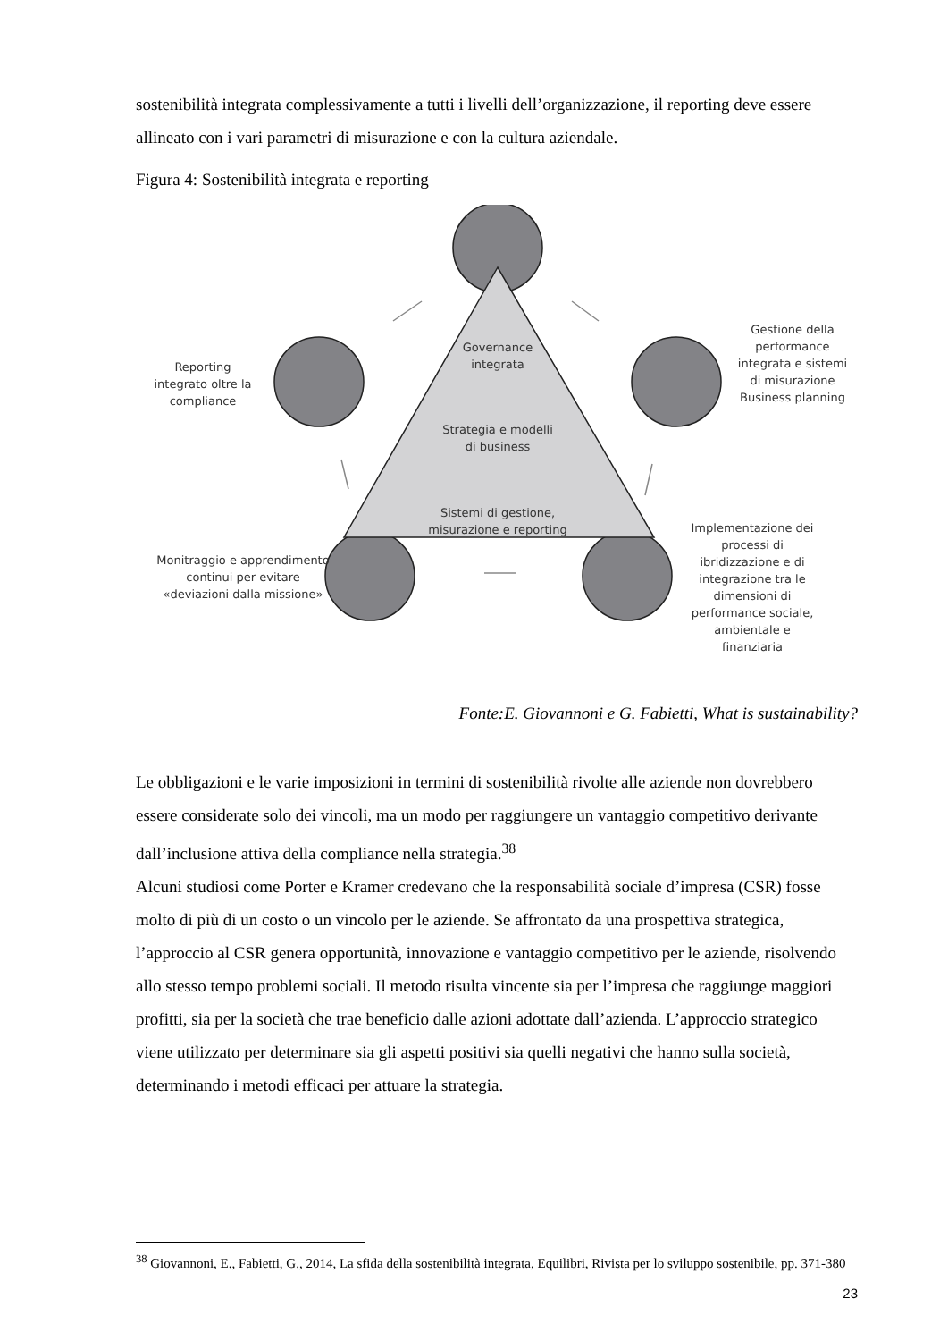sostenibilità integrata complessivamente a tutti i livelli dell’organizzazione, il reporting deve essere allineato con i vari parametri di misurazione e con la cultura aziendale.
Figura 4: Sostenibilità integrata e reporting
Governance integrata
Strategia e modelli di business
Sistemi di gestione, misurazione e reporting
Reporting integrato oltre la compliance
Gestione della performance integrata e sistemi di misurazione Business planning
Monitraggio e apprendimento continui per evitare «deviazioni dalla missione»
Implementazione dei processi di ibridizzazione e di integrazione tra le dimensioni di performance sociale, ambientale e finanziaria
Fonte:E. Giovannoni e G. Fabietti, What is sustainability?
Le obbligazioni e le varie imposizioni in termini di sostenibilità rivolte alle aziende non dovrebbero essere considerate solo dei vincoli, ma un modo per raggiungere un vantaggio competitivo derivante dall’inclusione attiva della compliance nella strategia.<sup>38</sup>
Alcuni studiosi come Porter e Kramer credevano che la responsabilità sociale d’impresa (CSR) fosse molto di più di un costo o un vincolo per le aziende. Se affrontato da una prospettiva strategica, l’approccio al CSR genera opportunità, innovazione e vantaggio competitivo per le aziende, risolvendo allo stesso tempo problemi sociali. Il metodo risulta vincente sia per l’impresa che raggiunge maggiori profitti, sia per la società che trae beneficio dalle azioni adottate dall’azienda. L’approccio strategico viene utilizzato per determinare sia gli aspetti positivi sia quelli negativi che hanno sulla società, determinando i metodi efficaci per attuare la strategia.
<sup>38</sup> Giovannoni, E., Fabietti, G., 2014, La sfida della sostenibilità integrata, Equilibri, Rivista per lo sviluppo sostenibile, pp. 371-380
23